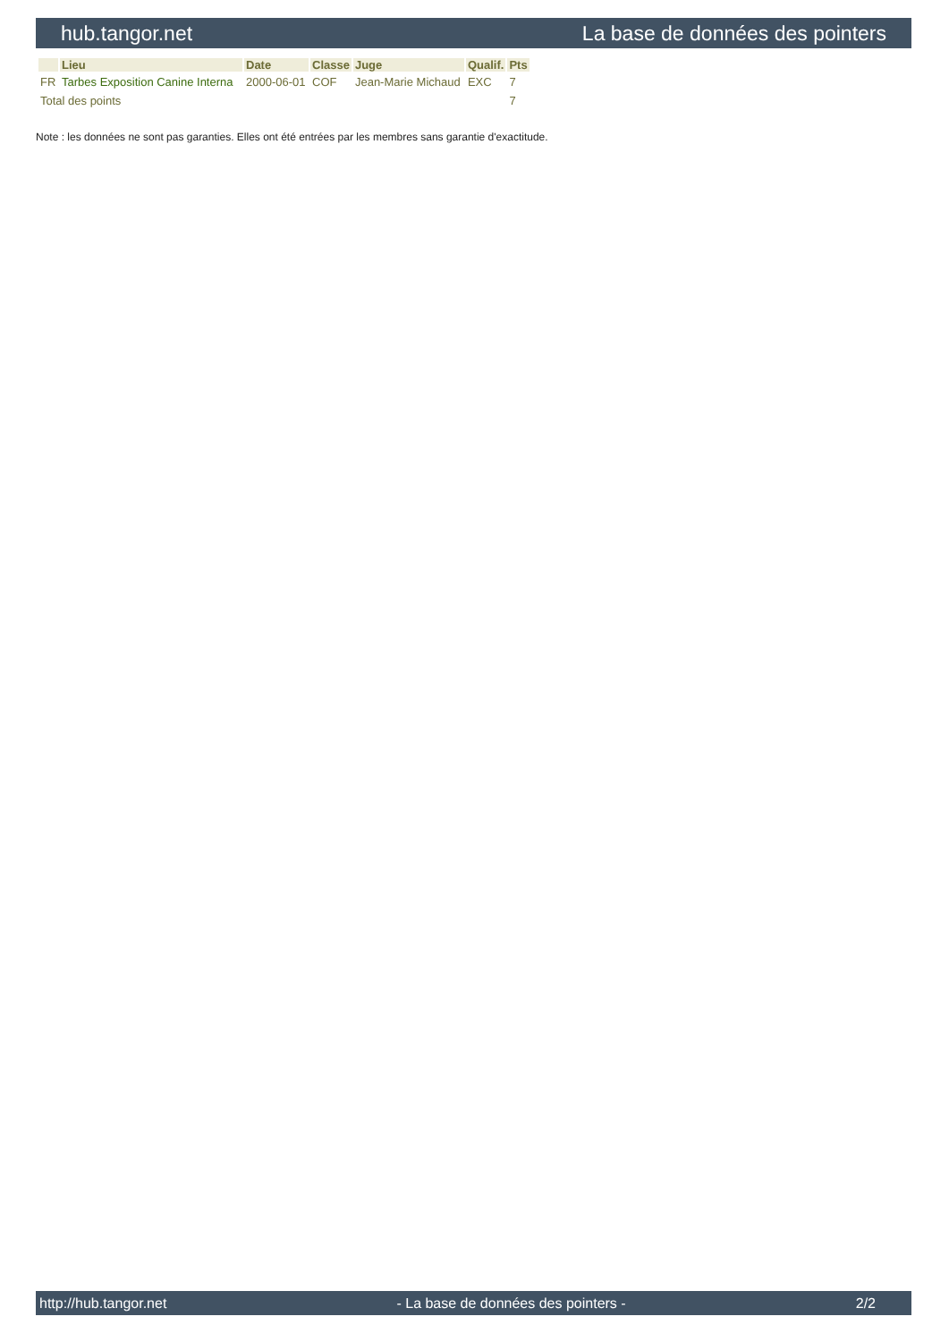hub.tangor.net La base de données des pointers
| | Lieu | Date | Classe | Juge | Qualif. | Pts |
| --- | --- | --- | --- | --- | --- | --- |
| FR | Tarbes Exposition Canine Interna | 2000-06-01 | COF | Jean-Marie Michaud | EXC | 7 |
| Total des points | | | | | | 7 |
Note : les données ne sont pas garanties. Elles ont été entrées par les membres sans garantie d'exactitude.
http://hub.tangor.net - La base de données des pointers - 2/2